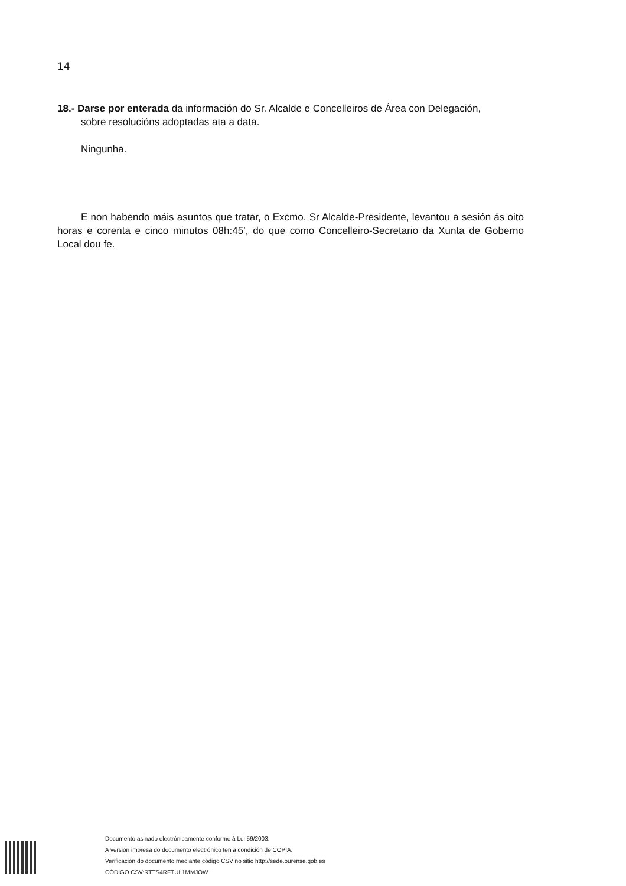14
18.- Darse por enterada da información do Sr. Alcalde e Concelleiros de Área con Delegación,
sobre resolucións adoptadas ata a data.
Ningunha.
E non habendo máis asuntos que tratar, o Excmo. Sr Alcalde-Presidente, levantou a sesión ás oito horas e corenta e cinco minutos 08h:45’, do que como Concelleiro-Secretario da Xunta de Goberno Local dou fe.
Documento asinado electrónicamente conforme á Lei 59/2003.
A versión impresa do documento electrónico ten a condición de COPIA.
Verificación do documento mediante código CSV no sitio http://sede.ourense.gob.es
CÓDIGO CSV:RTTS4RFTUL1MMJOW